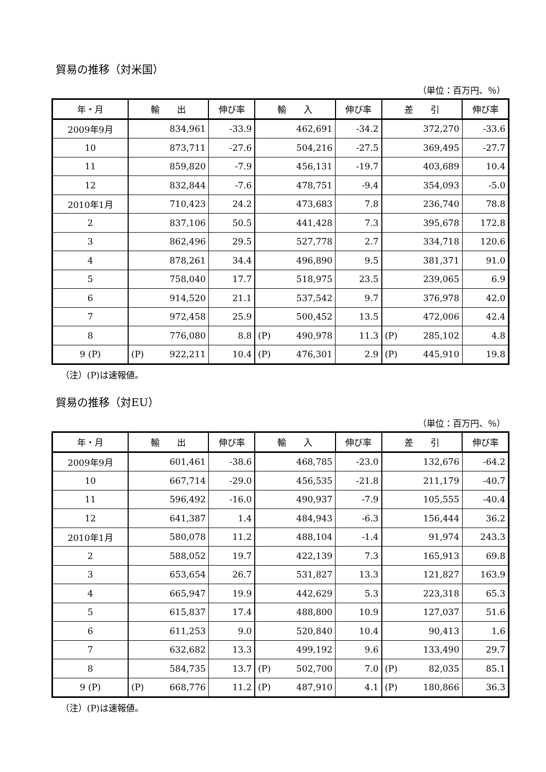貿易の推移（対米国）
（単位：百万円、％）
| 年・月 | 輸 出 | 伸び率 | 輸 入 | 伸び率 | 差 引 | 伸び率 |
| --- | --- | --- | --- | --- | --- | --- |
| 2009年9月 | 834,961 | -33.9 | 462,691 | -34.2 | 372,270 | -33.6 |
| 10 | 873,711 | -27.6 | 504,216 | -27.5 | 369,495 | -27.7 |
| 11 | 859,820 | -7.9 | 456,131 | -19.7 | 403,689 | 10.4 |
| 12 | 832,844 | -7.6 | 478,751 | -9.4 | 354,093 | -5.0 |
| 2010年1月 | 710,423 | 24.2 | 473,683 | 7.8 | 236,740 | 78.8 |
| 2 | 837,106 | 50.5 | 441,428 | 7.3 | 395,678 | 172.8 |
| 3 | 862,496 | 29.5 | 527,778 | 2.7 | 334,718 | 120.6 |
| 4 | 878,261 | 34.4 | 496,890 | 9.5 | 381,371 | 91.0 |
| 5 | 758,040 | 17.7 | 518,975 | 23.5 | 239,065 | 6.9 |
| 6 | 914,520 | 21.1 | 537,542 | 9.7 | 376,978 | 42.0 |
| 7 | 972,458 | 25.9 | 500,452 | 13.5 | 472,006 | 42.4 |
| 8 | 776,080 | 8.8 | (P) 490,978 | 11.3 | (P) 285,102 | 4.8 |
| 9 (P) | (P) 922,211 | 10.4 | (P) 476,301 | 2.9 | (P) 445,910 | 19.8 |
（注）(P)は速報値。
貿易の推移（対EU）
（単位：百万円、％）
| 年・月 | 輸 出 | 伸び率 | 輸 入 | 伸び率 | 差 引 | 伸び率 |
| --- | --- | --- | --- | --- | --- | --- |
| 2009年9月 | 601,461 | -38.6 | 468,785 | -23.0 | 132,676 | -64.2 |
| 10 | 667,714 | -29.0 | 456,535 | -21.8 | 211,179 | -40.7 |
| 11 | 596,492 | -16.0 | 490,937 | -7.9 | 105,555 | -40.4 |
| 12 | 641,387 | 1.4 | 484,943 | -6.3 | 156,444 | 36.2 |
| 2010年1月 | 580,078 | 11.2 | 488,104 | -1.4 | 91,974 | 243.3 |
| 2 | 588,052 | 19.7 | 422,139 | 7.3 | 165,913 | 69.8 |
| 3 | 653,654 | 26.7 | 531,827 | 13.3 | 121,827 | 163.9 |
| 4 | 665,947 | 19.9 | 442,629 | 5.3 | 223,318 | 65.3 |
| 5 | 615,837 | 17.4 | 488,800 | 10.9 | 127,037 | 51.6 |
| 6 | 611,253 | 9.0 | 520,840 | 10.4 | 90,413 | 1.6 |
| 7 | 632,682 | 13.3 | 499,192 | 9.6 | 133,490 | 29.7 |
| 8 | 584,735 | 13.7 | (P) 502,700 | 7.0 | (P) 82,035 | 85.1 |
| 9 (P) | (P) 668,776 | 11.2 | (P) 487,910 | 4.1 | (P) 180,866 | 36.3 |
（注）(P)は速報値。